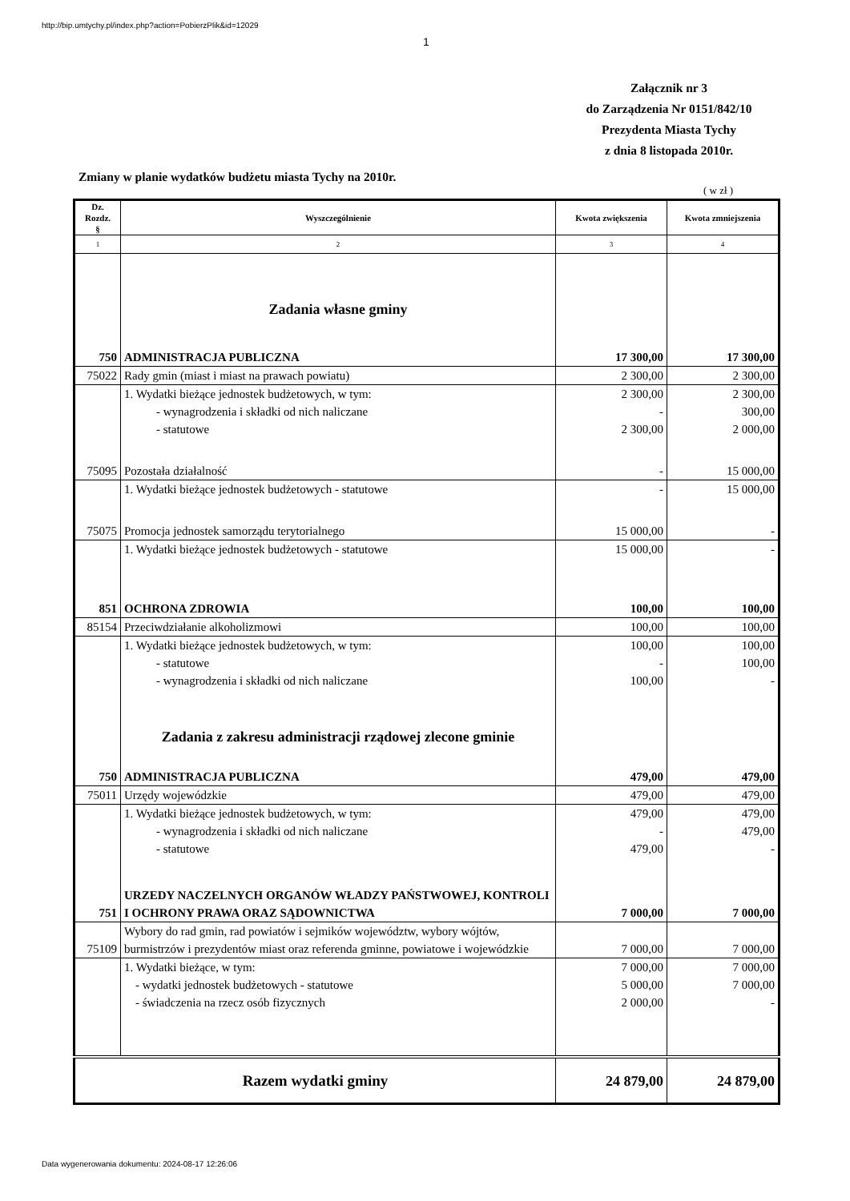http://bip.umtychy.pl/index.php?action=PobierzPlik&id=12029
1
Załącznik nr 3
do Zarządzenia Nr 0151/842/10
Prezydenta Miasta Tychy
z dnia 8 listopada 2010r.
Zmiany w planie wydatków budżetu miasta Tychy na 2010r.
( w zł )
| Dz. Rozdz. § | Wyszczególnienie | Kwota zwiększenia | Kwota zmniejszenia |
| --- | --- | --- | --- |
| 1 | 2 | 3 | 4 |
| | Zadania własne gminy | | |
| 750 | ADMINISTRACJA PUBLICZNA | 17 300,00 | 17 300,00 |
| 75022 | Rady gmin (miast i miast na prawach powiatu) | 2 300,00 | 2 300,00 |
| | 1. Wydatki bieżące jednostek budżetowych, w tym: | 2 300,00 | 2 300,00 |
| | - wynagrodzenia i składki od nich naliczane | - | 300,00 |
| | - statutowe | 2 300,00 | 2 000,00 |
| 75095 | Pozostała działalność | - | 15 000,00 |
| | 1. Wydatki bieżące jednostek budżetowych - statutowe | - | 15 000,00 |
| 75075 | Promocja jednostek samorządu terytorialnego | 15 000,00 | - |
| | 1. Wydatki bieżące jednostek budżetowych - statutowe | 15 000,00 | - |
| 851 | OCHRONA ZDROWIA | 100,00 | 100,00 |
| 85154 | Przeciwdziałanie alkoholizmowi | 100,00 | 100,00 |
| | 1. Wydatki bieżące jednostek budżetowych, w tym: | 100,00 | 100,00 |
| | - statutowe | - | 100,00 |
| | - wynagrodzenia i składki od nich naliczane | 100,00 | - |
| | Zadania z zakresu administracji rządowej zlecone gminie | | |
| 750 | ADMINISTRACJA PUBLICZNA | 479,00 | 479,00 |
| 75011 | Urzędy wojewódzkie | 479,00 | 479,00 |
| | 1. Wydatki bieżące jednostek budżetowych, w tym: | 479,00 | 479,00 |
| | - wynagrodzenia i składki od nich naliczane | - | 479,00 |
| | - statutowe | 479,00 | - |
| 751 | URZEDY NACZELNYCH ORGANÓW WŁADZY PAŃSTWOWEJ, KONTROLI I OCHRONY PRAWA ORAZ SĄDOWNICTWA | 7 000,00 | 7 000,00 |
| 75109 | Wybory do rad gmin, rad powiatów i sejmików województw, wybory wójtów, burmistrzów i prezydentów miast oraz referenda gminne, powiatowe i wojewódzkie | 7 000,00 | 7 000,00 |
| | 1. Wydatki bieżące, w tym: | 7 000,00 | 7 000,00 |
| | - wydatki jednostek budżetowych - statutowe | 5 000,00 | 7 000,00 |
| | - świadczenia na rzecz osób fizycznych | 2 000,00 | - |
| Razem wydatki gminy | | 24 879,00 | 24 879,00 |
Data wygenerowania dokumentu: 2024-08-17 12:26:06